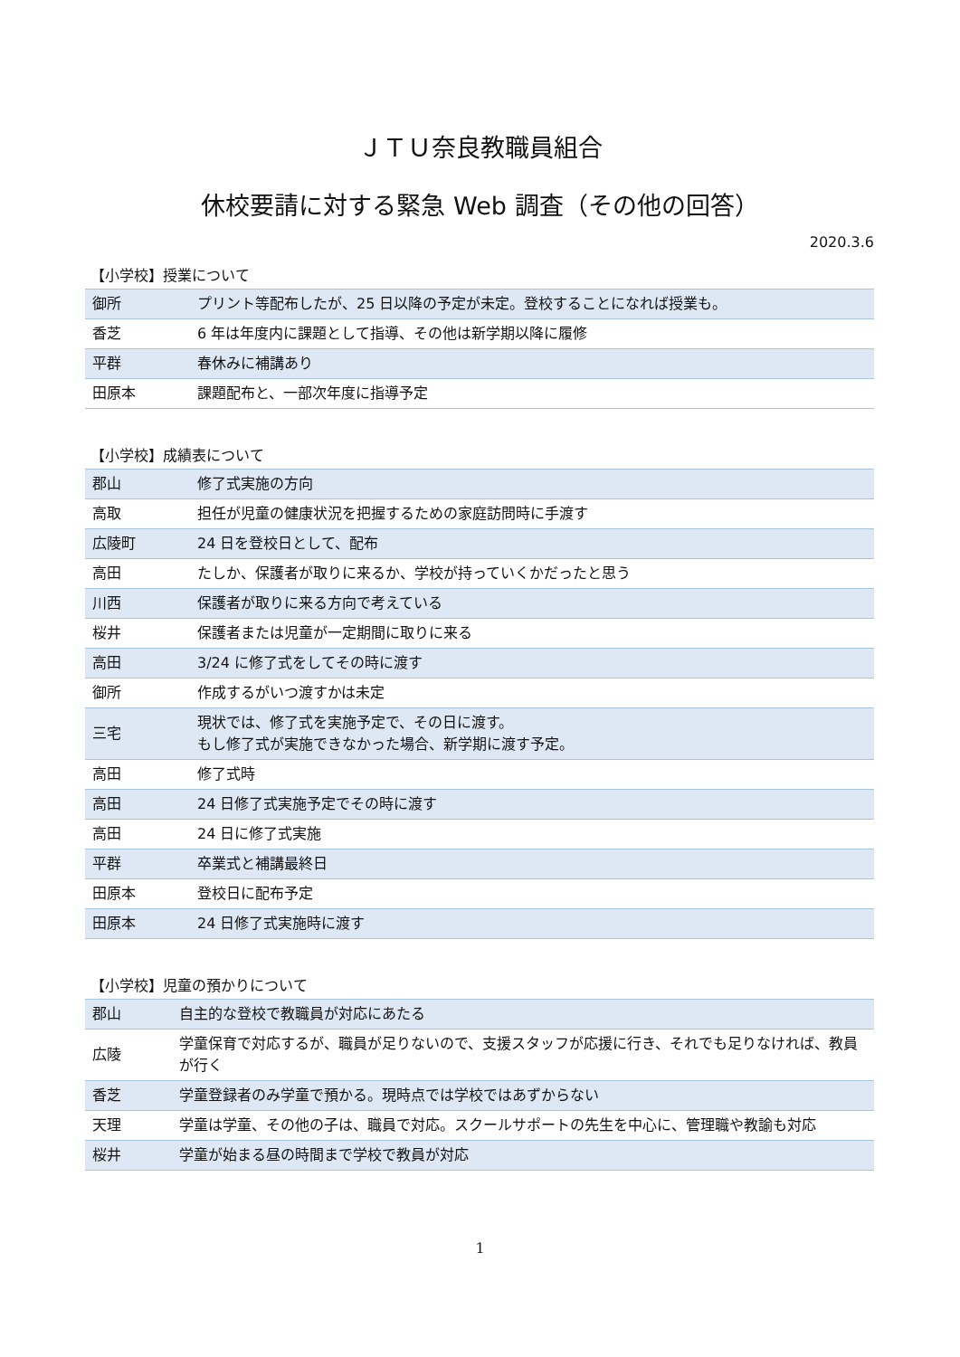ＪＴＵ奈良教職員組合
休校要請に対する緊急 Web 調査（その他の回答）
2020.3.6
【小学校】授業について
| 御所 | プリント等配布したが、25 日以降の予定が未定。登校することになれば授業も。 |
| 香芝 | 6 年は年度内に課題として指導、その他は新学期以降に履修 |
| 平群 | 春休みに補講あり |
| 田原本 | 課題配布と、一部次年度に指導予定 |
【小学校】成績表について
| 郡山 | 修了式実施の方向 |
| 高取 | 担任が児童の健康状況を把握するための家庭訪問時に手渡す |
| 広陵町 | 24 日を登校日として、配布 |
| 高田 | たしか、保護者が取りに来るか、学校が持っていくかだったと思う |
| 川西 | 保護者が取りに来る方向で考えている |
| 桜井 | 保護者または児童が一定期間に取りに来る |
| 高田 | 3/24 に修了式をしてその時に渡す |
| 御所 | 作成するがいつ渡すかは未定 |
| 三宅 | 現状では、修了式を実施予定で、その日に渡す。 もし修了式が実施できなかった場合、新学期に渡す予定。 |
| 高田 | 修了式時 |
| 高田 | 24 日修了式実施予定でその時に渡す |
| 高田 | 24 日に修了式実施 |
| 平群 | 卒業式と補講最終日 |
| 田原本 | 登校日に配布予定 |
| 田原本 | 24 日修了式実施時に渡す |
【小学校】児童の預かりについて
| 郡山 | 自主的な登校で教職員が対応にあたる |
| 広陵 | 学童保育で対応するが、職員が足りないので、支援スタッフが応援に行き、それでも足りなければ、教員が行く |
| 香芝 | 学童登録者のみ学童で預かる。現時点では学校ではあずからない |
| 天理 | 学童は学童、その他の子は、職員で対応。スクールサポートの先生を中心に、管理職や教諭も対応 |
| 桜井 | 学童が始まる昼の時間まで学校で教員が対応 |
1